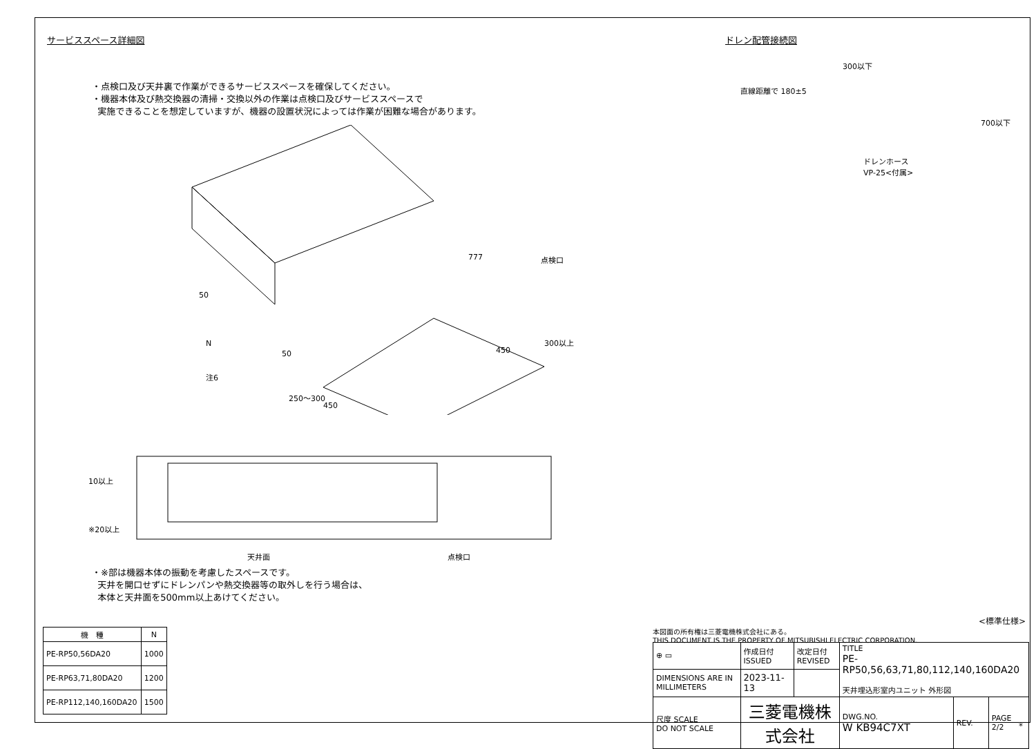サービススペース詳細図
・点検口及び天井裏で作業ができるサービススペースを確保してください。
・機器本体及び熱交換器の清掃・交換以外の作業は点検口及びサービススペースで
実施できることを想定していますが、機器の設置状況によっては作業が困難な場合があります。
50
N
注6
777
点検口
450
300以上
250～300
450
50
天井面
点検口
10以上
※20以上
・※部は機器本体の振動を考慮したスペースです。
天井を開口せずにドレンパンや熱交換器等の取外しを行う場合は、
本体と天井面を500mm以上あけてください。
| 機 種 | N |
| --- | --- |
| PE-RP50,56DA20 | 1000 |
| PE-RP63,71,80DA20 | 1200 |
| PE-RP112,140,160DA20 | 1500 |
ドレン配管接続図
300以下
直線距離で 180±5
700以下
ドレンホース
VP-25<付属>
<標準仕様>
本図面の所有権は三菱電機株式会社にある。
THIS DOCUMENT IS THE PROPERTY OF MITSUBISHI ELECTRIC CORPORATION.
| ⊕ ▭ | 作成日付 ISSUED | 改定日付 REVISED | TITLE PE-RP50,56,63,71,80,112,140,160DA20 天井埋込形室内ユニット 外形図 | | |
| DIMENSIONS ARE IN MILLIMETERS | 2023-11-13 | | | | |
| 尺度 SCALE DO NOT SCALE | 三菱電機株式会社 | | DWG.NO. W KB94C7XT | REV. | PAGE 2/2 |
*